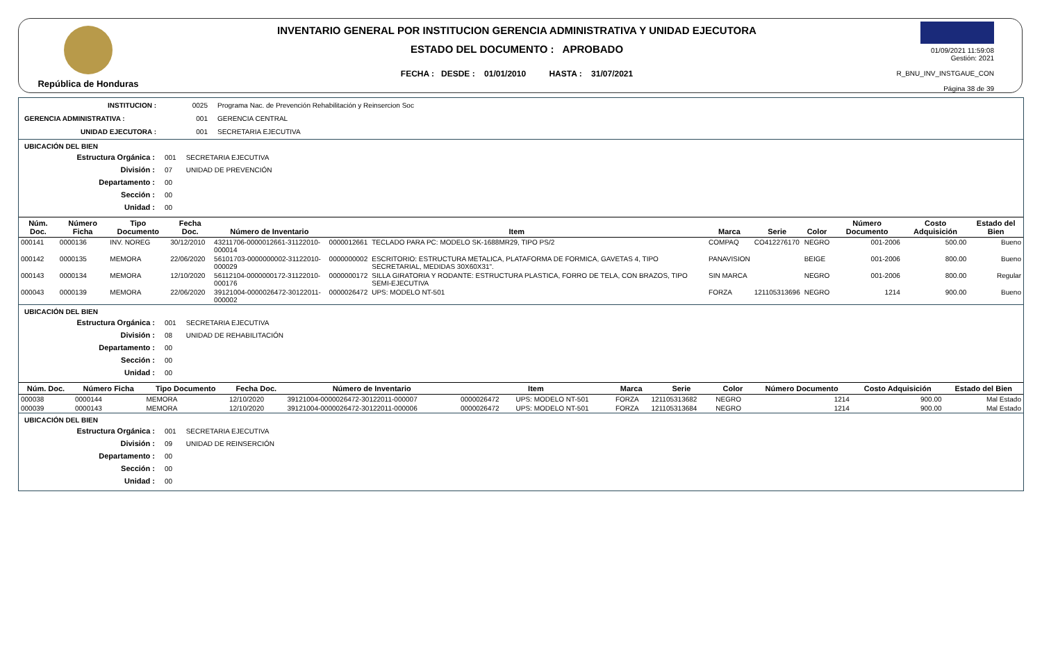República de Honduras
INVENTARIO GENERAL POR INSTITUCION GERENCIA ADMINISTRATIVA Y UNIDAD EJECUTORA
ESTADO DEL DOCUMENTO : APROBADO
FECHA : DESDE : 01/01/2010 HASTA : 31/07/2021
01/09/2021 11:59:08
Gestión: 2021
R_BNU_INV_INSTGAUE_CON
Página 38 de 39
| INSTITUCION : | 0025 | Programa Nac. de Prevención Rehabilitación y Reinsercion Soc |
| GERENCIA ADMINISTRATIVA : | 001 | GERENCIA CENTRAL |
| UNIDAD EJECUTORA : | 001 | SECRETARIA EJECUTIVA |
UBICACIÓN DEL BIEN
| Estructura Orgánica : | 001 | SECRETARIA EJECUTIVA |
| División : | 07 | UNIDAD DE PREVENCIÓN |
| Departamento : | 00 | |
| Sección : | 00 | |
| Unidad : | 00 | |
| Núm. Doc. | Número Ficha | Tipo Documento | Fecha Doc. | Número de Inventario | Item | | Marca | Serie | Color | Número Documento | Costo Adquisición | Estado del Bien |
| --- | --- | --- | --- | --- | --- | --- | --- | --- | --- | --- | --- | --- |
| 000141 | 0000136 | INV. NOREG | 30/12/2010 | 43211706-0000012661-31122010-000014 | 0000012661 | TECLADO PARA PC: MODELO SK-1688MR29, TIPO PS/2 | COMPAQ | CO412276170 | NEGRO | 001-2006 | 500.00 | Bueno |
| 000142 | 0000135 | MEMORA | 22/06/2020 | 56101703-0000000002-31122010-000029 | 0000000002 | ESCRITORIO: ESTRUCTURA METALICA, PLATAFORMA DE FORMICA, GAVETAS 4, TIPO SECRETARIAL, MEDIDAS 30X60X31". | PANAVISION | | BEIGE | 001-2006 | 800.00 | Bueno |
| 000143 | 0000134 | MEMORA | 12/10/2020 | 56112104-0000000172-31122010-000176 | 0000000172 | SILLA GIRATORIA Y RODANTE: ESTRUCTURA PLASTICA, FORRO DE TELA, CON BRAZOS, TIPO SEMI-EJECUTIVA | SIN MARCA | | NEGRO | 001-2006 | 800.00 | Regular |
| 000043 | 0000139 | MEMORA | 22/06/2020 | 39121004-0000026472-30122011-000002 | 0000026472 | UPS: MODELO NT-501 | FORZA | 121105313696 | NEGRO | 1214 | 900.00 | Bueno |
UBICACIÓN DEL BIEN
| Estructura Orgánica : | 001 | SECRETARIA EJECUTIVA |
| División : | 08 | UNIDAD DE REHABILITACIÓN |
| Departamento : | 00 | |
| Sección : | 00 | |
| Unidad : | 00 | |
| Núm. Doc. | Número Ficha | Tipo Documento | Fecha Doc. | Número de Inventario | Item | | Marca | Serie | Color | Número Documento | Costo Adquisición | Estado del Bien |
| --- | --- | --- | --- | --- | --- | --- | --- | --- | --- | --- | --- | --- |
| 000038 | 0000144 | MEMORA | 12/10/2020 | 39121004-0000026472-30122011-000007 | 0000026472 | UPS: MODELO NT-501 | FORZA | 121105313682 | NEGRO | 1214 | 900.00 | Mal Estado |
| 000039 | 0000143 | MEMORA | 12/10/2020 | 39121004-0000026472-30122011-000006 | 0000026472 | UPS: MODELO NT-501 | FORZA | 121105313684 | NEGRO | 1214 | 900.00 | Mal Estado |
UBICACIÓN DEL BIEN
| Estructura Orgánica : | 001 | SECRETARIA EJECUTIVA |
| División : | 09 | UNIDAD DE REINSERCIÓN |
| Departamento : | 00 | |
| Sección : | 00 | |
| Unidad : | 00 | |